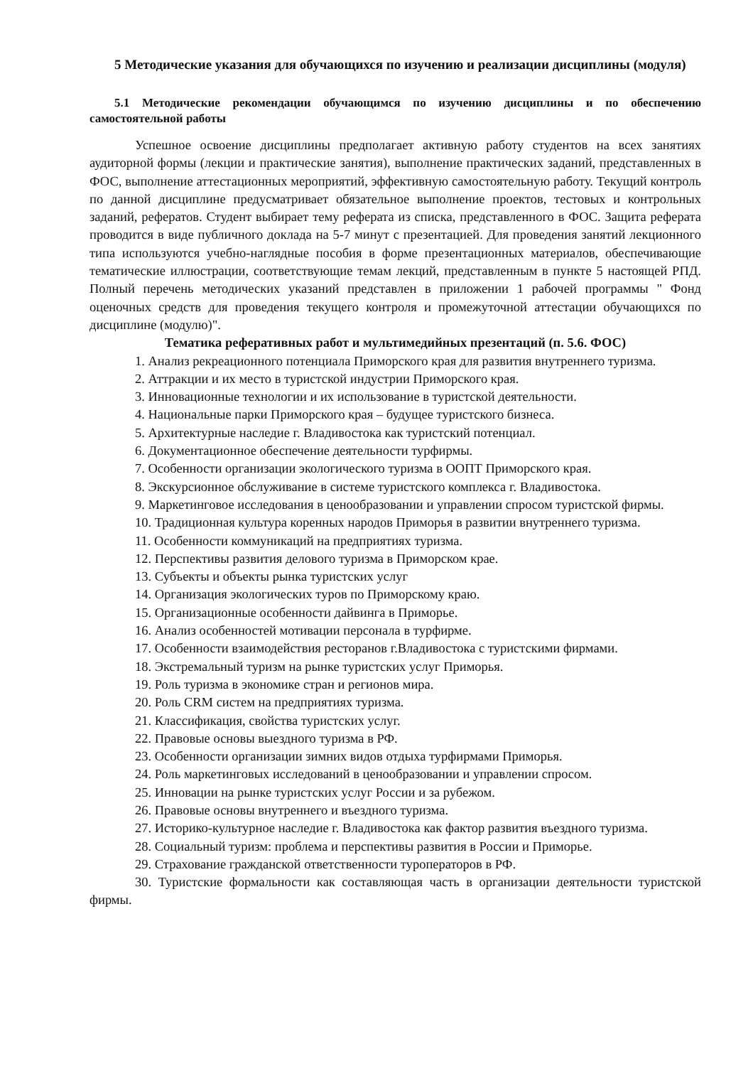5 Методические указания для обучающихся по изучению и реализации дисциплины (модуля)
5.1 Методические рекомендации обучающимся по изучению дисциплины и по обеспечению самостоятельной работы
Успешное освоение дисциплины предполагает активную работу студентов на всех занятиях аудиторной формы (лекции и практические занятия), выполнение практических заданий, представленных в ФОС, выполнение аттестационных мероприятий, эффективную самостоятельную работу. Текущий контроль по данной дисциплине предусматривает обязательное выполнение проектов, тестовых и контрольных заданий, рефератов. Студент выбирает тему реферата из списка, представленного в ФОС. Защита реферата проводится в виде публичного доклада на 5-7 минут с презентацией. Для проведения занятий лекционного типа используются учебно-наглядные пособия в форме презентационных материалов, обеспечивающие тематические иллюстрации, соответствующие темам лекций, представленным в пункте 5 настоящей РПД. Полный перечень методических указаний представлен в приложении 1 рабочей программы " Фонд оценочных средств для проведения текущего контроля и промежуточной аттестации обучающихся по дисциплине (модулю)".
Тематика реферативных работ и мультимедийных презентаций (п. 5.6. ФОС)
1. Анализ рекреационного потенциала Приморского края для развития внутреннего туризма.
2. Аттракции и их место в туристской индустрии Приморского края.
3. Инновационные технологии и их использование в туристской деятельности.
4. Национальные парки Приморского края – будущее туристского бизнеса.
5. Архитектурные наследие г. Владивостока как туристский потенциал.
6. Документационное обеспечение деятельности турфирмы.
7. Особенности организации экологического туризма в ООПТ Приморского края.
8. Экскурсионное обслуживание в системе туристского комплекса г. Владивостока.
9. Маркетинговое исследования в ценообразовании и управлении спросом туристской фирмы.
10. Традиционная культура коренных народов Приморья в развитии внутреннего туризма.
11. Особенности коммуникаций на предприятиях туризма.
12. Перспективы развития делового туризма в Приморском крае.
13. Субъекты и объекты рынка туристских услуг
14. Организация экологических туров по Приморскому краю.
15. Организационные особенности дайвинга в Приморье.
16. Анализ особенностей мотивации персонала в турфирме.
17. Особенности взаимодействия ресторанов г.Владивостока с туристскими фирмами.
18. Экстремальный туризм на рынке туристских услуг Приморья.
19. Роль туризма в экономике стран и регионов мира.
20. Роль CRM систем на предприятиях туризма.
21. Классификация, свойства туристских услуг.
22. Правовые основы выездного туризма в РФ.
23. Особенности организации зимних видов отдыха турфирмами Приморья.
24. Роль маркетинговых исследований в ценообразовании и управлении спросом.
25. Инновации на рынке туристских услуг России и за рубежом.
26. Правовые основы внутреннего и въездного туризма.
27. Историко-культурное наследие г. Владивостока как фактор развития въездного туризма.
28. Социальный туризм: проблема и перспективы развития в России и Приморье.
29. Страхование гражданской ответственности туроператоров в РФ.
30. Туристские формальности как составляющая часть в организации деятельности туристской фирмы.